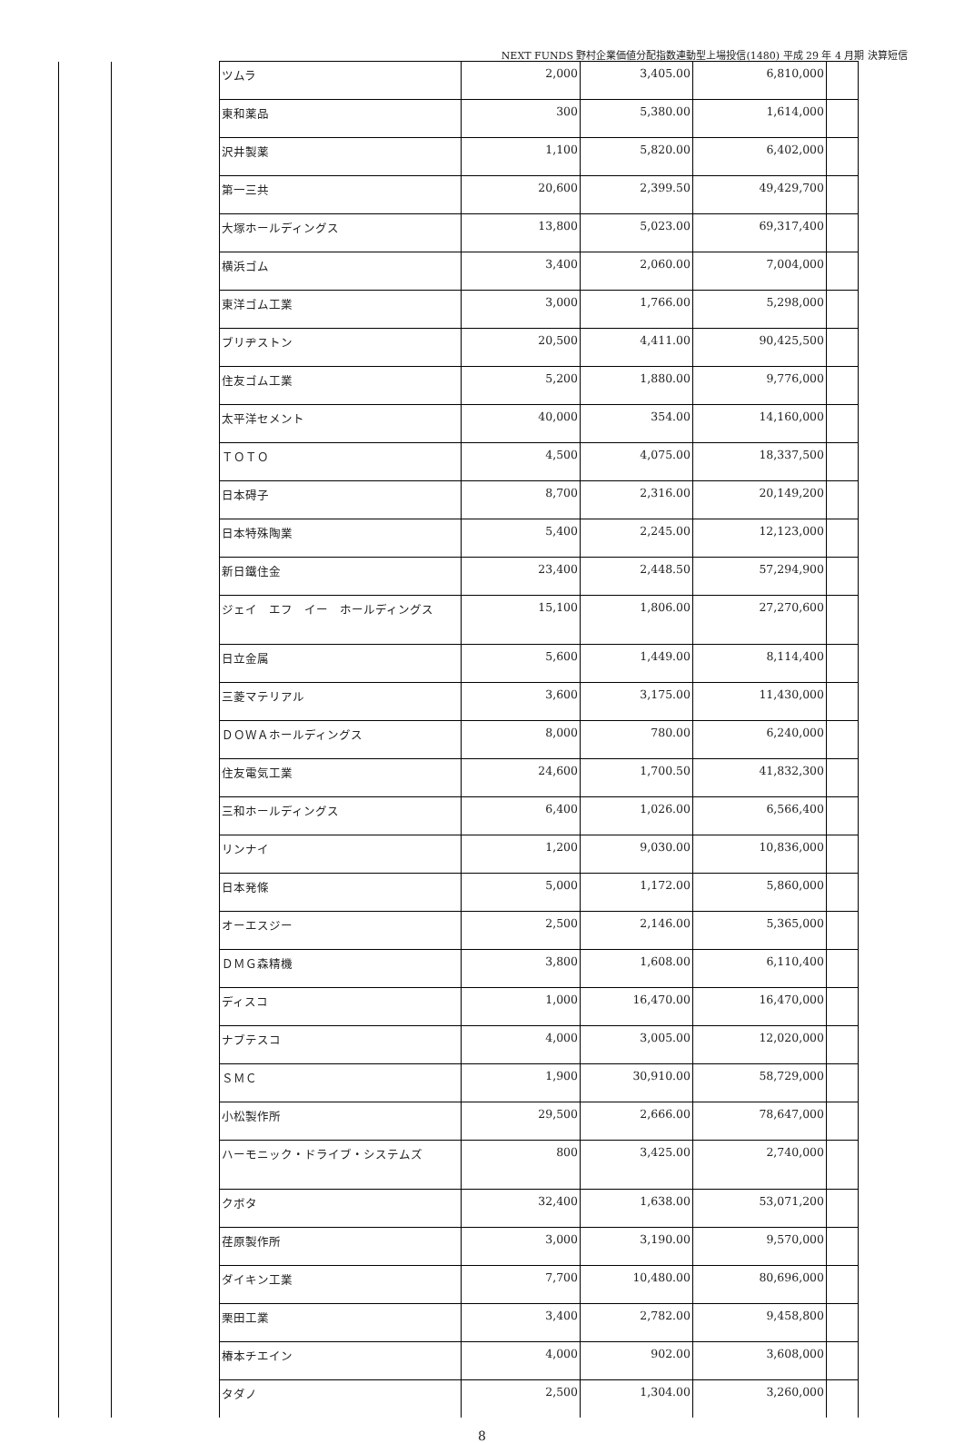NEXT FUNDS 野村企業価値分配指数連動型上場投信(1480) 平成 29 年 4 月期 決算短信
| | | ツムラ | 2,000 | 3,405.00 | 6,810,000 | |
| | | 東和薬品 | 300 | 5,380.00 | 1,614,000 | |
| | | 沢井製薬 | 1,100 | 5,820.00 | 6,402,000 | |
| | | 第一三共 | 20,600 | 2,399.50 | 49,429,700 | |
| | | 大塚ホールディングス | 13,800 | 5,023.00 | 69,317,400 | |
| | | 横浜ゴム | 3,400 | 2,060.00 | 7,004,000 | |
| | | 東洋ゴム工業 | 3,000 | 1,766.00 | 5,298,000 | |
| | | ブリヂストン | 20,500 | 4,411.00 | 90,425,500 | |
| | | 住友ゴム工業 | 5,200 | 1,880.00 | 9,776,000 | |
| | | 太平洋セメント | 40,000 | 354.00 | 14,160,000 | |
| | | ＴＯＴＯ | 4,500 | 4,075.00 | 18,337,500 | |
| | | 日本碍子 | 8,700 | 2,316.00 | 20,149,200 | |
| | | 日本特殊陶業 | 5,400 | 2,245.00 | 12,123,000 | |
| | | 新日鐵住金 | 23,400 | 2,448.50 | 57,294,900 | |
| | | ジェイ エフ イー ホールディングス | 15,100 | 1,806.00 | 27,270,600 | |
| | | 日立金属 | 5,600 | 1,449.00 | 8,114,400 | |
| | | 三菱マテリアル | 3,600 | 3,175.00 | 11,430,000 | |
| | | ＤＯＷＡホールディングス | 8,000 | 780.00 | 6,240,000 | |
| | | 住友電気工業 | 24,600 | 1,700.50 | 41,832,300 | |
| | | 三和ホールディングス | 6,400 | 1,026.00 | 6,566,400 | |
| | | リンナイ | 1,200 | 9,030.00 | 10,836,000 | |
| | | 日本発條 | 5,000 | 1,172.00 | 5,860,000 | |
| | | オーエスジー | 2,500 | 2,146.00 | 5,365,000 | |
| | | ＤＭＧ森精機 | 3,800 | 1,608.00 | 6,110,400 | |
| | | ディスコ | 1,000 | 16,470.00 | 16,470,000 | |
| | | ナブテスコ | 4,000 | 3,005.00 | 12,020,000 | |
| | | ＳＭＣ | 1,900 | 30,910.00 | 58,729,000 | |
| | | 小松製作所 | 29,500 | 2,666.00 | 78,647,000 | |
| | | ハーモニック・ドライブ・システムズ | 800 | 3,425.00 | 2,740,000 | |
| | | クボタ | 32,400 | 1,638.00 | 53,071,200 | |
| | | 荏原製作所 | 3,000 | 3,190.00 | 9,570,000 | |
| | | ダイキン工業 | 7,700 | 10,480.00 | 80,696,000 | |
| | | 栗田工業 | 3,400 | 2,782.00 | 9,458,800 | |
| | | 椿本チエイン | 4,000 | 902.00 | 3,608,000 | |
| | | タダノ | 2,500 | 1,304.00 | 3,260,000 | |
8